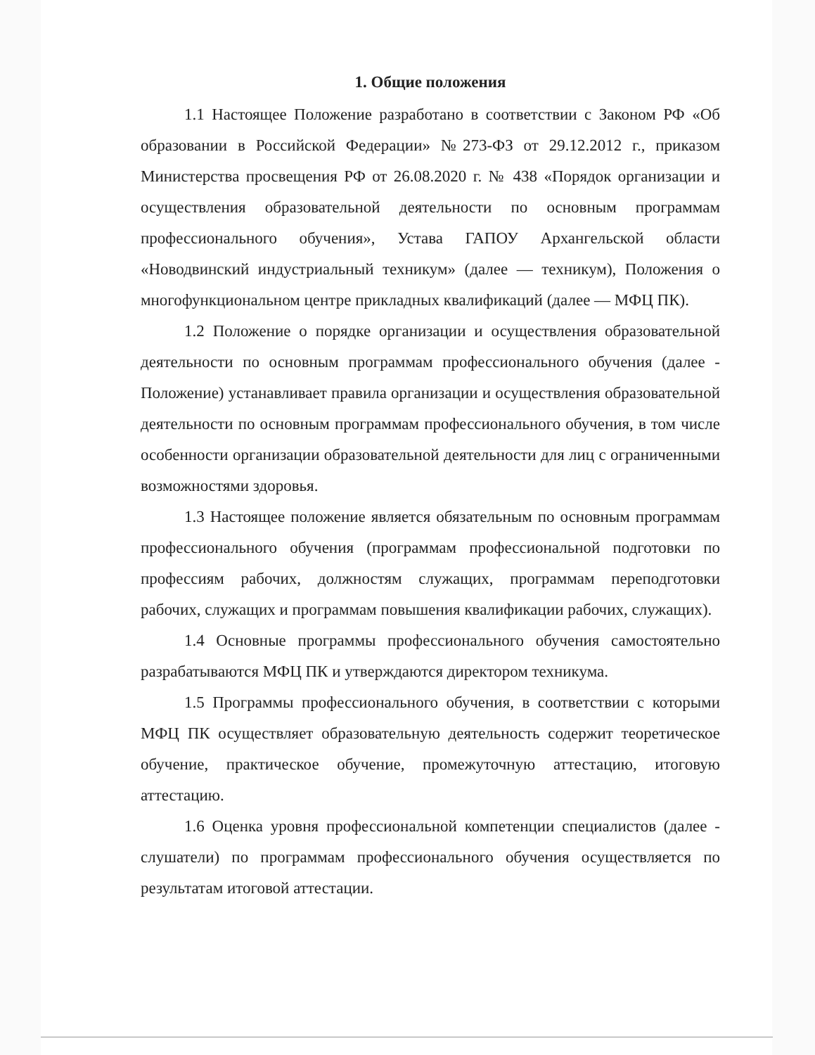1. Общие положения
1.1 Настоящее Положение разработано в соответствии с Законом РФ «Об образовании в Российской Федерации» №273-ФЗ от 29.12.2012 г., приказом Министерства просвещения РФ от 26.08.2020 г. № 438 «Порядок организации и осуществления образовательной деятельности по основным программам профессионального обучения», Устава ГАПОУ Архангельской области «Новодвинский индустриальный техникум» (далее — техникум), Положения о многофункциональном центре прикладных квалификаций (далее — МФЦ ПК).
1.2 Положение о порядке организации и осуществления образовательной деятельности по основным программам профессионального обучения (далее - Положение) устанавливает правила организации и осуществления образовательной деятельности по основным программам профессионального обучения, в том числе особенности организации образовательной деятельности для лиц с ограниченными возможностями здоровья.
1.3 Настоящее положение является обязательным по основным программам профессионального обучения (программам профессиональной подготовки по профессиям рабочих, должностям служащих, программам переподготовки рабочих, служащих и программам повышения квалификации рабочих, служащих).
1.4 Основные программы профессионального обучения самостоятельно разрабатываются МФЦ ПК и утверждаются директором техникума.
1.5 Программы профессионального обучения, в соответствии с которыми МФЦ ПК осуществляет образовательную деятельность содержит теоретическое обучение, практическое обучение, промежуточную аттестацию, итоговую аттестацию.
1.6 Оценка уровня профессиональной компетенции специалистов (далее - слушатели) по программам профессионального обучения осуществляется по результатам итоговой аттестации.